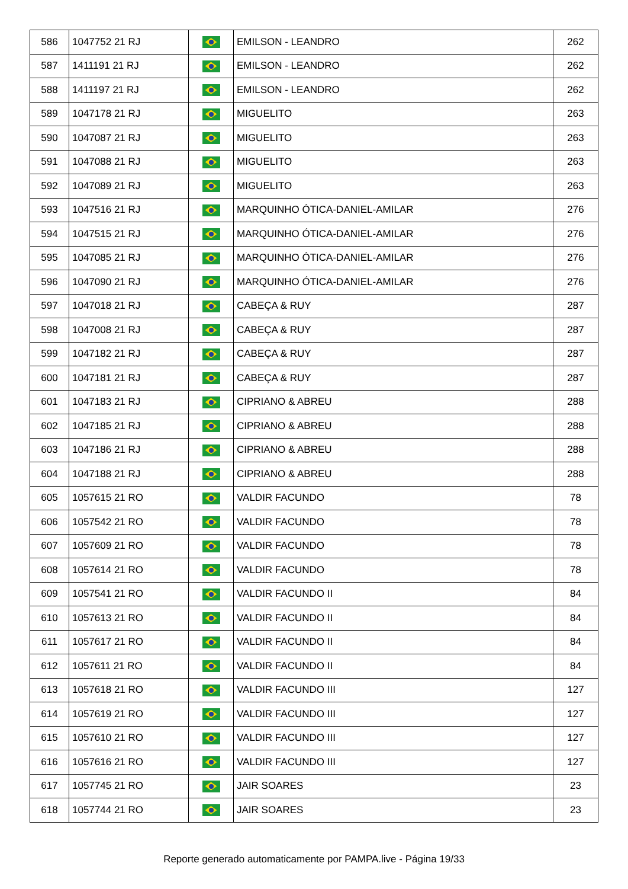| 586 | 1047752 21 RJ | | EMILSON - LEANDRO | 262 |
| 587 | 1411191 21 RJ | | EMILSON - LEANDRO | 262 |
| 588 | 1411197 21 RJ | | EMILSON - LEANDRO | 262 |
| 589 | 1047178 21 RJ | | MIGUELITO | 263 |
| 590 | 1047087 21 RJ | | MIGUELITO | 263 |
| 591 | 1047088 21 RJ | | MIGUELITO | 263 |
| 592 | 1047089 21 RJ | | MIGUELITO | 263 |
| 593 | 1047516 21 RJ | | MARQUINHO ÓTICA-DANIEL-AMILAR | 276 |
| 594 | 1047515 21 RJ | | MARQUINHO ÓTICA-DANIEL-AMILAR | 276 |
| 595 | 1047085 21 RJ | | MARQUINHO ÓTICA-DANIEL-AMILAR | 276 |
| 596 | 1047090 21 RJ | | MARQUINHO ÓTICA-DANIEL-AMILAR | 276 |
| 597 | 1047018 21 RJ | | CABEÇA & RUY | 287 |
| 598 | 1047008 21 RJ | | CABEÇA & RUY | 287 |
| 599 | 1047182 21 RJ | | CABEÇA & RUY | 287 |
| 600 | 1047181 21 RJ | | CABEÇA & RUY | 287 |
| 601 | 1047183 21 RJ | | CIPRIANO & ABREU | 288 |
| 602 | 1047185 21 RJ | | CIPRIANO & ABREU | 288 |
| 603 | 1047186 21 RJ | | CIPRIANO & ABREU | 288 |
| 604 | 1047188 21 RJ | | CIPRIANO & ABREU | 288 |
| 605 | 1057615 21 RO | | VALDIR FACUNDO | 78 |
| 606 | 1057542 21 RO | | VALDIR FACUNDO | 78 |
| 607 | 1057609 21 RO | | VALDIR FACUNDO | 78 |
| 608 | 1057614 21 RO | | VALDIR FACUNDO | 78 |
| 609 | 1057541 21 RO | | VALDIR FACUNDO II | 84 |
| 610 | 1057613 21 RO | | VALDIR FACUNDO II | 84 |
| 611 | 1057617 21 RO | | VALDIR FACUNDO II | 84 |
| 612 | 1057611 21 RO | | VALDIR FACUNDO II | 84 |
| 613 | 1057618 21 RO | | VALDIR FACUNDO III | 127 |
| 614 | 1057619 21 RO | | VALDIR FACUNDO III | 127 |
| 615 | 1057610 21 RO | | VALDIR FACUNDO III | 127 |
| 616 | 1057616 21 RO | | VALDIR FACUNDO III | 127 |
| 617 | 1057745 21 RO | | JAIR SOARES | 23 |
| 618 | 1057744 21 RO | | JAIR SOARES | 23 |
Reporte generado automaticamente por PAMPA.live - Página 19/33